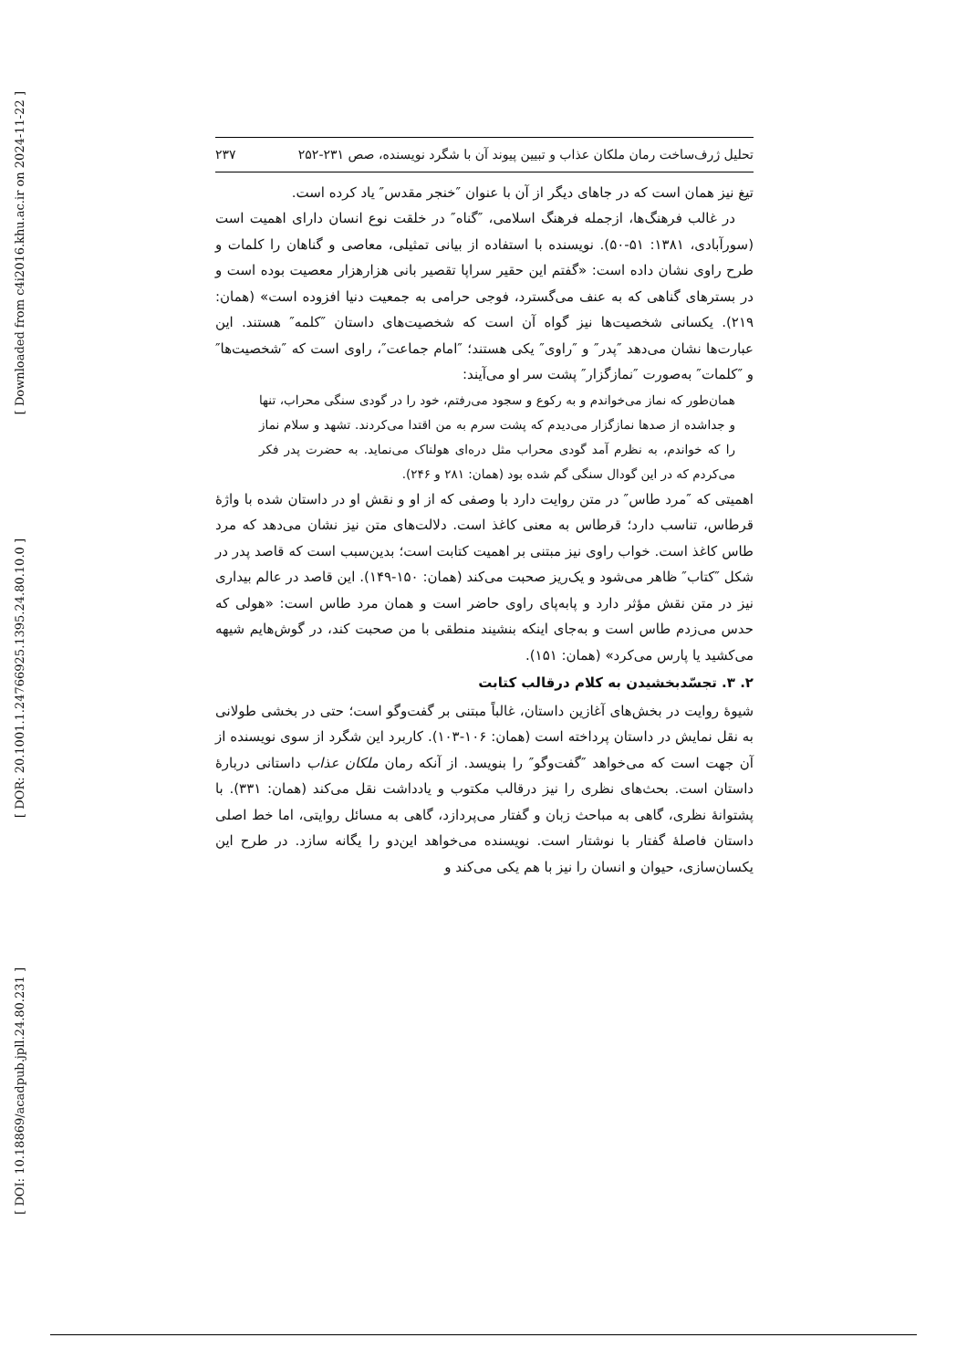[ Downloaded from c4i2016.khu.ac.ir on 2024-11-22 ]
[ DOR: 20.1001.1.24766925.1395.24.80.10.0 ]
[ DOI: 10.18869/acadpub.jpll.24.80.231 ]
تحلیل ژرف‌ساخت رمان ملکان عذاب و تبیین پیوند آن با شگرد نویسنده، صص ۲۳۱-۲۵۲ ۲۳۷
تیغ نیز همان است که در جاهای دیگر از آن با عنوان ″خنجر مقدس″ یاد کرده است.
در غالب فرهنگ‌ها، ازجمله فرهنگ اسلامی، ″گناه″ در خلقت نوع انسان دارای اهمیت است (سورآبادی، ۱۳۸۱: ۵۱-۵۰). نویسنده با استفاده از بیانی تمثیلی، معاصی و گناهان را کلمات و طرح راوی نشان داده است: «گفتم این حقیر سراپا تقصیر بانی هزارهزار معصیت بوده است و در بسترهای گناهی که به عنف می‌گسترد، فوجی حرامی به جمعیت دنیا افزوده است» (همان: ۲۱۹). یکسانی شخصیت‌ها نیز گواه آن است که شخصیت‌های داستان ″کلمه″ هستند. این عبارت‌ها نشان می‌دهد ″پدر″ و ″راوی″ یکی هستند؛ ″امام جماعت″، راوی است که ″شخصیت‌ها″ و ″کلمات″ به‌صورت ″نمازگزار″ پشت سر او می‌آیند:
همان‌طور که نماز می‌خواندم و به رکوع و سجود می‌رفتم، خود را در گودی سنگی محراب، تنها و جداشده از صدها نمازگزار می‌دیدم که پشت سرم به من اقتدا می‌کردند. تشهد و سلام نماز را که خواندم، به نظرم آمد گودی محراب مثل دره‌ای هولناک می‌نماید. به حضرت پدر فکر می‌کردم که در این گودال سنگی گم شده بود (همان: ۲۸۱ و ۲۴۶).
اهمیتی که ″مرد طاس″ در متن روایت دارد با وصفی که از او و نقش او در داستان شده با واژۀ قرطاس، تناسب دارد؛ قرطاس به معنی کاغذ است. دلالت‌های متن نیز نشان می‌دهد که مرد طاس کاغذ است. خواب راوی نیز مبتنی بر اهمیت کتابت است؛ بدین‌سبب است که قاصد پدر در شکل ″کتاب″ ظاهر می‌شود و یک‌ریز صحبت می‌کند (همان: ۱۵۰-۱۴۹). این قاصد در عالم بیداری نیز در متن نقش مؤثر دارد و پابه‌پای راوی حاضر است و همان مرد طاس است: «هولی که حدس می‌زدم طاس است و به‌جای اینکه بنشیند منطقی با من صحبت کند، در گوش‌هایم شیهه می‌کشید یا پارس می‌کرد» (همان: ۱۵۱).
۲. ۳. تجسّدبخشیدن به کلام درقالب کتابت
شیوۀ روایت در بخش‌های آغازین داستان، غالباً مبتنی بر گفت‌وگو است؛ حتی در بخشی طولانی به نقل نمایش در داستان پرداخته است (همان: ۱۰۶-۱۰۳). کاربرد این شگرد از سوی نویسنده از آن جهت است که می‌خواهد ″گفت‌وگو″ را بنویسد. از آنکه رمان ملکان عذاب داستانی دربارۀ داستان است. بحث‌های نظری را نیز درقالب مکتوب و یادداشت نقل می‌کند (همان: ۳۳۱). با پشتوانۀ نظری، گاهی به مباحث زبان و گفتار می‌پردازد، گاهی به مسائل روایتی، اما خط اصلی داستان فاصلۀ گفتار با نوشتار است. نویسنده می‌خواهد این‌دو را یگانه سازد. در طرح این یکسان‌سازی، حیوان و انسان را نیز با هم یکی می‌کند و